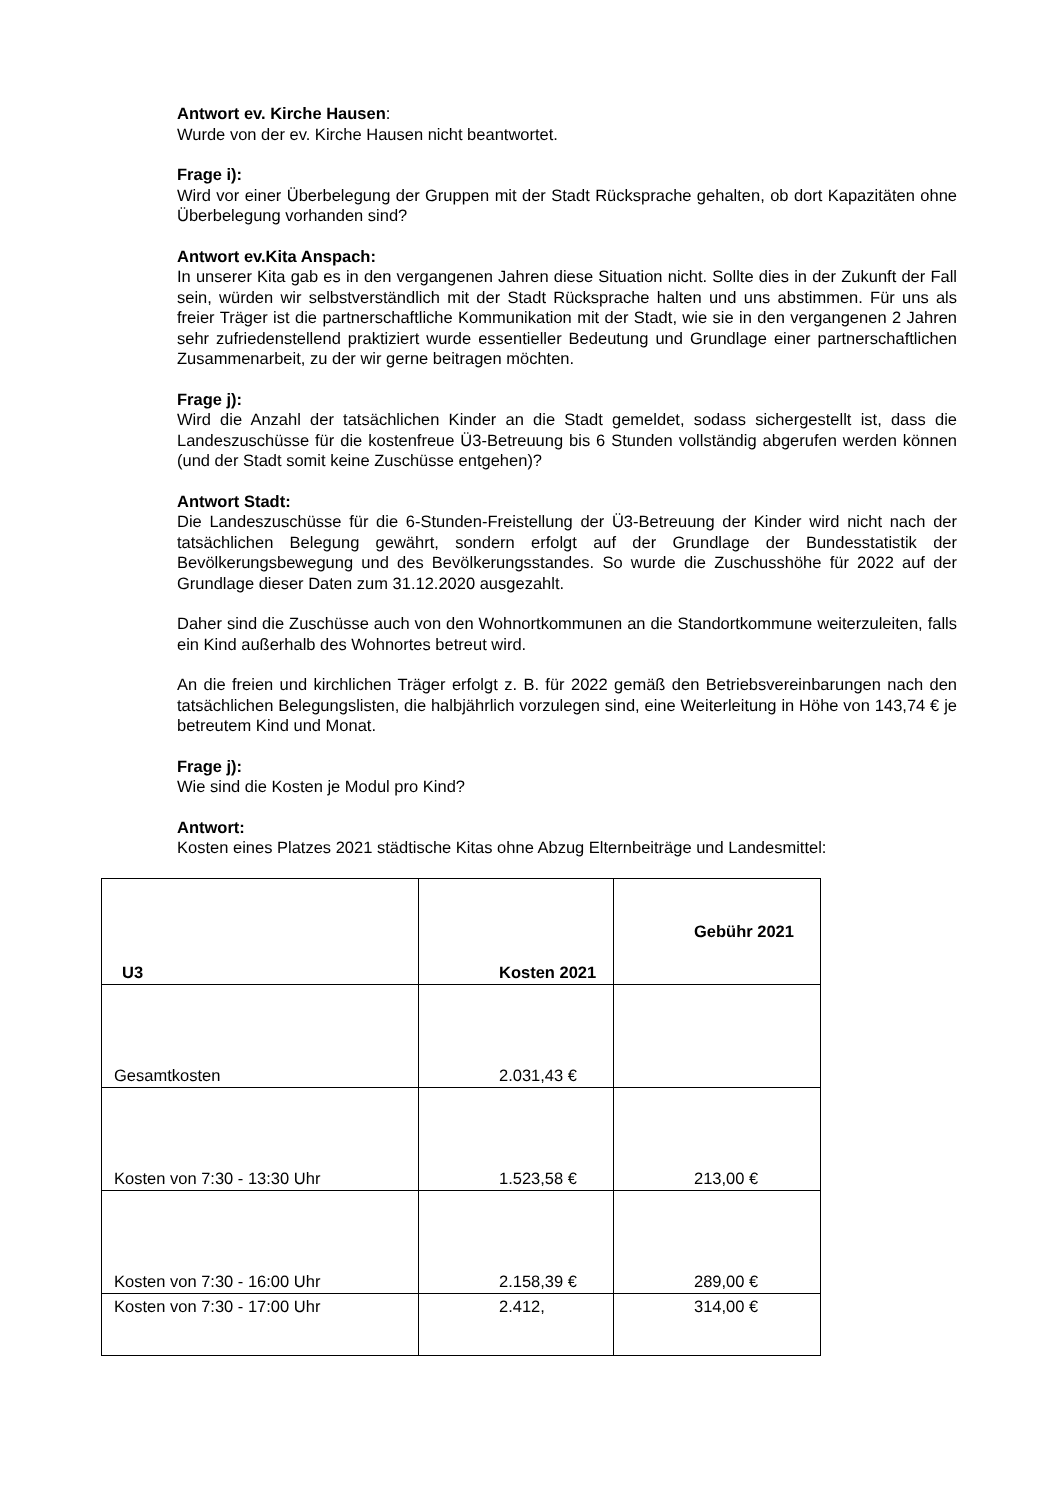Antwort ev. Kirche Hausen:
Wurde von der ev. Kirche Hausen nicht beantwortet.
Frage i):
Wird vor einer Überbelegung der Gruppen mit der Stadt Rücksprache gehalten, ob dort Kapazitäten ohne Überbelegung vorhanden sind?
Antwort ev.Kita Anspach:
In unserer Kita gab es in den vergangenen Jahren diese Situation nicht. Sollte dies in der Zukunft der Fall sein, würden wir selbstverständlich mit der Stadt Rücksprache halten und uns abstimmen. Für uns als freier Träger ist die partnerschaftliche Kommunikation mit der Stadt, wie sie in den vergangenen 2 Jahren sehr zufriedenstellend praktiziert wurde essentieller Bedeutung und Grundlage einer partnerschaftlichen Zusammenarbeit, zu der wir gerne beitragen möchten.
Frage j):
Wird die Anzahl der tatsächlichen Kinder an die Stadt gemeldet, sodass sichergestellt ist, dass die Landeszuschüsse für die kostenfreue Ü3-Betreuung bis 6 Stunden vollständig abgerufen werden können (und der Stadt somit keine Zuschüsse entgehen)?
Antwort Stadt:
Die Landeszuschüsse für die 6-Stunden-Freistellung der Ü3-Betreuung der Kinder wird nicht nach der tatsächlichen Belegung gewährt, sondern erfolgt auf der Grundlage der Bundesstatistik der Bevölkerungsbewegung und des Bevölkerungsstandes. So wurde die Zuschusshöhe für 2022 auf der Grundlage dieser Daten zum 31.12.2020 ausgezahlt.
Daher sind die Zuschüsse auch von den Wohnortkommunen an die Standortkommune weiterzuleiten, falls ein Kind außerhalb des Wohnortes betreut wird.
An die freien und kirchlichen Träger erfolgt z. B. für 2022 gemäß den Betriebsvereinbarungen nach den tatsächlichen Belegungslisten, die halbjährlich vorzulegen sind, eine Weiterleitung in Höhe von 143,74 € je betreutem Kind und Monat.
Frage j):
Wie sind die Kosten je Modul pro Kind?
Antwort:
Kosten eines Platzes 2021 städtische Kitas ohne Abzug Elternbeiträge und Landesmittel:
| U3 | Kosten 2021 | Gebühr 2021 |
| --- | --- | --- |
| Gesamtkosten | 2.031,43 € | |
| Kosten von 7:30 - 13:30 Uhr | 1.523,58 € | 213,00 € |
| Kosten von 7:30 - 16:00 Uhr | 2.158,39 € | 289,00 € |
| Kosten von 7:30 - 17:00 Uhr | 2.412, | 314,00 € |